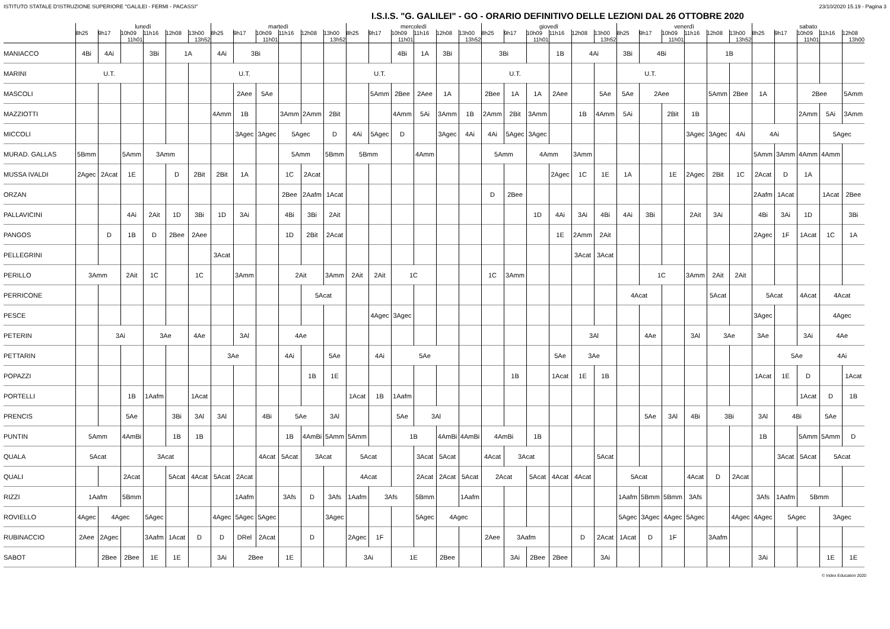ISTITUTO STATALE D'ISTRUZIONE SUPERIORE "GALILEI - FERMI - PACASSI" 23/10/2020 15.19 - Pagina 3
I.S.I.S. "G. GALILEI" - GO - ORARIO DEFINITIVO DELLE LEZIONI DAL 26 OTTOBRE 2020
| | lunedì | | | | | | martedì | | | | | | mercoledì | | | | | | giovedì | | | | | | venerdì | | | | | | sabato | | | | |
| --- | --- | --- | --- | --- | --- | --- | --- | --- | --- | --- | --- | --- | --- | --- | --- | --- | --- | --- | --- | --- | --- | --- | --- | --- | --- | --- | --- | --- | --- | --- | --- | --- | --- | --- | --- |
| | 8h25 | 9h17 | 10h09 11h01 | 11h16 | 12h08 | 13h00 13h52 | 8h25 | 9h17 | 10h09 11h01 | 11h16 | 12h08 | 13h00 13h52 | 8h25 | 9h17 | 10h09 11h01 | 11h16 | 12h08 | 13h00 13h52 | 8h25 | 9h17 | 10h09 11h01 | 11h16 | 12h08 | 13h00 13h52 | 8h25 | 9h17 | 10h09 11h01 | 11h16 | 12h08 | 13h00 13h52 | 8h25 | 9h17 | 10h09 11h01 | 11h16 | 12h08 13h00 |
| MANIACCO | 4Bi | 4Ai | | 3Bi | 1A | | 4Ai | 3Bi | | | | | | | 4Bi | 1A | 3Bi | | 3Bi | | | 1B | 4Ai | | 3Bi | 4Bi | | | 1B | | | | | | |
| MARINI | U.T. | | | | | | U.T. | | | | | | U.T. | | | | | | U.T. | | | | | | U.T. | | | | | | | | | | |
| MASCOLI | | | | | | | | 2Aee | 5Ae | | | | | 5Amm | 2Bee | 2Aee | 1A | | 2Bee | 1A | 1A | 2Aee | | 5Ae | 5Ae | 2Aee | | | 5Amm | 2Bee | 1A | | 2Bee | | 5Amm |
| MAZZIOTTI | | | | | | | 4Amm | 1B | | 3Amm | 2Amm | 2Bit | | | 4Amm | 5Ai | 3Amm | 1B | 2Amm | 2Bit | 3Amm | | 1B | 4Amm | 5Ai | | 2Bit | 1B | | | | | 2Amm | 5Ai | 3Amm |
| MICCOLI | | | | | | | | 3Agec | 3Agec | 5Agec | | D | 4Ai | 5Agec | D | | 3Agec | 4Ai | 4Ai | 5Agec | 3Agec | | | | | | | 3Agec | 3Agec | 4Ai | 4Ai | | | 5Agec | |
| MURAD. GALLAS | 5Bmm | | 5Amm | 3Amm | | | | | | 5Amm | | 5Bmm | 5Bmm | | | 4Amm | | | 5Amm | | 4Amm | | 3Amm | | | | | | | | 5Amm | 3Amm | 4Amm | 4Amm | |
| MUSSA IVALDI | 2Agec | 2Acat | 1E | | D | 2Bit | 2Bit | 1A | | 1C | 2Acat | | | | | | | | | | | 2Agec | 1C | 1E | 1A | | 1E | 2Agec | 2Bit | 1C | 2Acat | D | 1A | | |
| ORZAN | | | | | | | | | | 2Bee | 2Aafm | 1Acat | | | | | | | D | 2Bee | | | | | | | | | | | 2Aafm | 1Acat | | 1Acat | 2Bee |
| PALLAVICINI | | | 4Ai | 2Ait | 1D | 3Bi | 1D | 3Ai | | 4Bi | 3Bi | 2Ait | | | | | | | | | 1D | 4Ai | 3Ai | 4Bi | 4Ai | 3Bi | | 2Ait | 3Ai | | 4Bi | 3Ai | 1D | | 3Bi |
| PANGOS | | D | 1B | D | 2Bee | 2Aee | | | | 1D | 2Bit | 2Acat | | | | | | | | | | 1E | 2Amm | 2Ait | | | | | | | 2Agec | 1F | 1Acat | 1C | 1A |
| PELLEGRINI | | | | | | | 3Acat | | | | | | | | | | | | | | | | 3Acat | 3Acat | | | | | | | | | | | |
| PERILLO | 3Amm | | 2Ait | 1C | | 1C | | 3Amm | | 2Ait | | 3Amm | 2Ait | 2Ait | 1C | | | | 1C | 3Amm | | | | | | 1C | | 3Amm | 2Ait | 2Ait | | | | | |
| PERRICONE | | | | | | | | | | | 5Acat | | | | | | | | | | | | | | 4Acat | | | | 5Acat | | 5Acat | | 4Acat | 4Acat | |
| PESCE | | | | | | | | | | | | | | 4Agec | 3Agec | | | | | | | | | | | | | | | | 3Agec | | | 4Agec | |
| PETERIN | | 3Ai | | 3Ae | | 4Ae | | 3Al | | 4Ae | | | | | | | | | | | | | 3Al | | | 4Ae | | 3Al | 3Ae | | 3Ae | | 3Ai | 4Ae | |
| PETTARIN | | | | | | | 3Ae | | | 4Ai | | 5Ae | | 4Ai | 5Ae | | | | | | | 5Ae | 3Ae | | | | | | | | | 5Ae | | 4Ai | |
| POPAZZI | | | | | | | | | | | 1B | 1E | | | | | | | | 1B | | 1Acat | 1E | 1B | | | | | | | 1Acat | 1E | D | | 1Acat |
| PORTELLI | | | 1B | 1Aafm | | 1Acat | | | | | | | 1Acat | 1B | 1Aafm | | | | | | | | | | | | | | | | | | 1Acat | D | 1B |
| PRENCIS | | | 5Ae | | 3Bi | 3Al | 3Al | | 4Bi | 5Ae | | 3Al | | | 5Ae | 3Al | | | | | | | | | | 5Ae | 3Al | 4Bi | 3Bi | | 3Al | 4Bi | | 5Ae | |
| PUNTIN | 5Amm | | 4AmBi | | 1B | 1B | | | | 1B | 4AmBi | 5Amm | 5Amm | | 1B | | 4AmBi | 4AmBi | 4AmBi | | 1B | | | | | | | | | | 1B | | 5Amm | 5Amm | D |
| QUALA | 5Acat | | | 3Acat | | | | | 4Acat | 5Acat | 3Acat | | 5Acat | | | 3Acat | 5Acat | | 4Acat | 3Acat | | | | 5Acat | | | | | | | | 3Acat | 5Acat | 5Acat | |
| QUALI | | | 2Acat | | 5Acat | 4Acat | 5Acat | 2Acat | | | | | 4Acat | | | 2Acat | 2Acat | 5Acat | 2Acat | | 5Acat | 4Acat | 4Acat | | 5Acat | | | 4Acat | D | 2Acat | | | | | |
| RIZZI | 1Aafm | | 5Bmm | | | | | 1Aafm | | 3Afs | D | 3Afs | 1Aafm | 3Afs | | 5Bmm | | 1Aafm | | | | | | | 1Aafm | 5Bmm | 5Bmm | 3Afs | | | 3Afs | 1Aafm | 5Bmm | | |
| ROVIELLO | 4Agec | 4Agec | | 5Agec | | | 4Agec | 5Agec | 5Agec | | | 3Agec | | | | 5Agec | 4Agec | | | | | | | | 5Agec | 3Agec | 4Agec | 5Agec | | 4Agec | 4Agec | 5Agec | | 3Agec | |
| RUBINACCIO | 2Aee | 2Agec | | 3Aafm | 1Acat | D | D | DRel | 2Acat | | D | | 2Agec | 1F | | | | | 2Aee | 3Aafm | | | D | 2Acat | 1Acat | D | 1F | | 3Aafm | | | | | | |
| SABOT | | 2Bee | 2Bee | 1E | 1E | | 3Ai | 2Bee | | 1E | | | 3Ai | | 1E | | 2Bee | | | 3Ai | 2Bee | 2Bee | | 3Ai | | | | | | | 3Ai | | | 1E | 1E |
© Index Education 2020